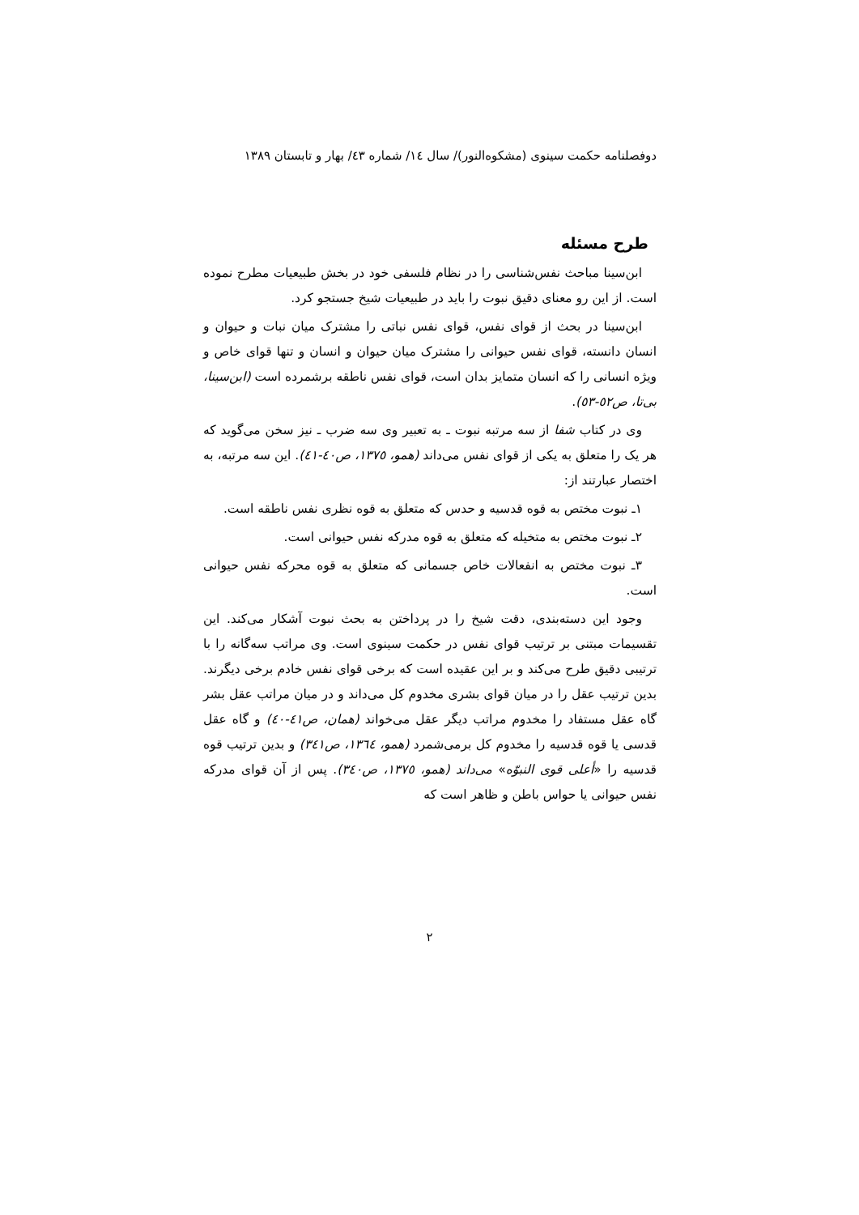دوفصلنامه حکمت سینوی (مشکوه‌النور)/ سال ١٤/ شماره ٤٣/ بهار و تابستان ١٣٨٩
طرح مسئله
ابن‌سینا مباحث نفس‌شناسی را در نظام فلسفی خود در بخش طبیعیات مطرح نموده است. از این رو معنای دقیق نبوت را باید در طبیعیات شیخ جستجو کرد.
ابن‌سینا در بحث از قوای نفس، قوای نفس نباتی را مشترک میان نبات و حیوان و انسان دانسته، قوای نفس حیوانی را مشترک میان حیوان و انسان و تنها قوای خاص و ویژه انسانی را که انسان متمایز بدان است، قوای نفس ناطقه برشمرده است (ابن‌سینا، بی‌تا، ص٥٢-٥٣).
وی در کتاب شفا از سه مرتبه نبوت ـ به تعبیر وی سه ضرب ـ نیز سخن می‌گوید که هر یک را متعلق به یکی از قوای نفس می‌داند (همو، ١٣٧٥، ص٤٠-٤١). این سه مرتبه، به اختصار عبارتند از:
١ـ نبوت مختص به قوه قدسیه و حدس که متعلق به قوه نظری نفس ناطقه است.
٢ـ نبوت مختص به متخیله که متعلق به قوه مدرکه نفس حیوانی است.
٣ـ نبوت مختص به انفعالات خاص جسمانی که متعلق به قوه محرکه نفس حیوانی است.
وجود این دسته‌بندی، دقت شیخ را در پرداختن به بحث نبوت آشکار می‌کند. این تقسیمات مبتنی بر ترتیب قوای نفس در حکمت سینوی است. وی مراتب سه‌گانه را با ترتیبی دقیق طرح می‌کند و بر این عقیده است که برخی قوای نفس خادم برخی دیگرند. بدین ترتیب عقل را در میان قوای بشری مخدوم کل می‌داند و در میان مراتب عقل بشر گاه عقل مستفاد را مخدوم مراتب دیگر عقل می‌خواند (همان، ص٤١-٤٠) و گاه عقل قدسی یا قوه قدسیه را مخدوم کل برمی‌شمرد (همو، ١٣٦٤، ص٣٤١) و بدین ترتیب قوه قدسیه را «أعلی قوی النبوّه» می‌داند (همو، ١٣٧٥، ص٣٤٠). پس از آن قوای مدرکه نفس حیوانی یا حواس باطن و ظاهر است که
٢